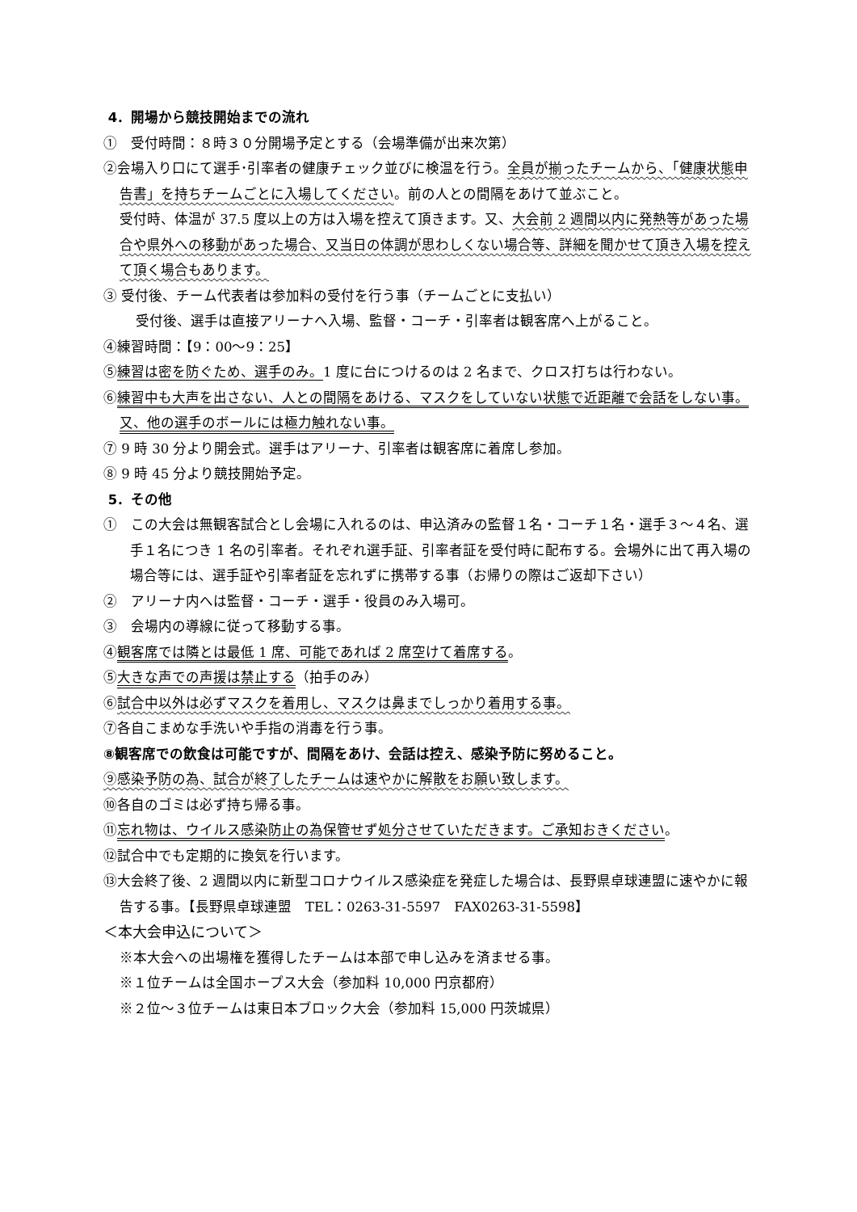4．開場から競技開始までの流れ
①　受付時間：８時３０分開場予定とする（会場準備が出来次第）
②会場入り口にて選手･引率者の健康チェック並びに検温を行う。全員が揃ったチームから、「健康状態申告書」を持ちチームごとに入場してください。前の人との間隔をあけて並ぶこと。
受付時、体温が 37.5 度以上の方は入場を控えて頂きます。又、大会前 2 週間以内に発熱等があった場合や県外への移動があった場合、又当日の体調が思わしくない場合等、詳細を聞かせて頂き入場を控えて頂く場合もあります。
③ 受付後、チーム代表者は参加料の受付を行う事（チームごとに支払い）
受付後、選手は直接アリーナへ入場、監督・コーチ・引率者は観客席へ上がること。
④練習時間：【9：00～9：25】
⑤練習は密を防ぐため、選手のみ。1 度に台につけるのは 2 名まで、クロス打ちは行わない。
⑥練習中も大声を出さない、人との間隔をあける、マスクをしていない状態で近距離で会話をしない事。又、他の選手のボールには極力触れない事。
⑦ 9 時 30 分より開会式。選手はアリーナ、引率者は観客席に着席し参加。
⑧ 9 時 45 分より競技開始予定。
5．その他
①　この大会は無観客試合とし会場に入れるのは、申込済みの監督１名・コーチ１名・選手３～４名、選手１名につき 1 名の引率者。それぞれ選手証、引率者証を受付時に配布する。会場外に出て再入場の場合等には、選手証や引率者証を忘れずに携帯する事（お帰りの際はご返却下さい）
②　アリーナ内へは監督・コーチ・選手・役員のみ入場可。
③　会場内の導線に従って移動する事。
④観客席では隣とは最低 1 席、可能であれば 2 席空けて着席する。
⑤大きな声での声援は禁止する（拍手のみ）
⑥試合中以外は必ずマスクを着用し、マスクは鼻までしっかり着用する事。
⑦各自こまめな手洗いや手指の消毒を行う事。
⑧観客席での飲食は可能ですが、間隔をあけ、会話は控え、感染予防に努めること。
⑨感染予防の為、試合が終了したチームは速やかに解散をお願い致します。
⑩各自のゴミは必ず持ち帰る事。
⑪忘れ物は、ウイルス感染防止の為保管せず処分させていただきます。ご承知おきください。
⑫試合中でも定期的に換気を行います。
⑬大会終了後、2 週間以内に新型コロナウイルス感染症を発症した場合は、長野県卓球連盟に速やかに報告する事。【長野県卓球連盟　TEL：0263-31-5597　FAX0263-31-5598】
＜本大会申込について＞
※本大会への出場権を獲得したチームは本部で申し込みを済ませる事。
※１位チームは全国ホープス大会（参加料 10,000 円京都府）
※２位～３位チームは東日本ブロック大会（参加料 15,000 円茨城県）